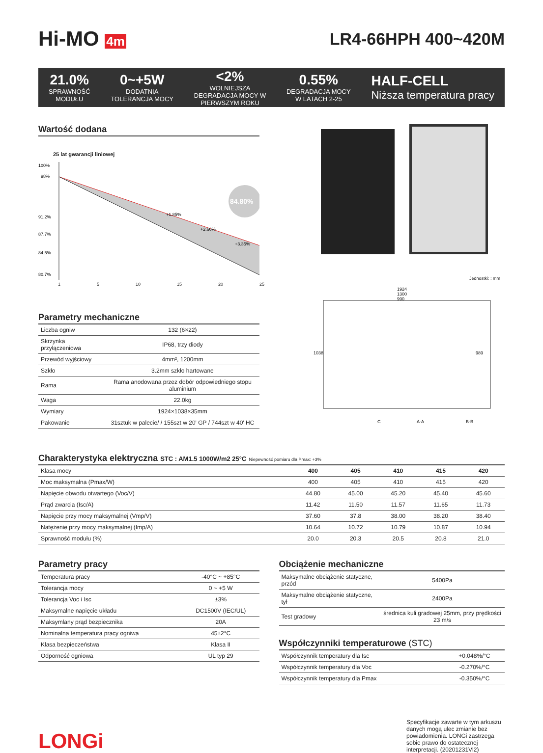Hi-MO 4m
LR4-66HPH 400~420M
21.0%
SPRAWNOŚĆ
MODUŁU
0~+5W
DODATNIA
TOLERANCJA MOCY
<2%
WOLNIEJSZA
DEGRADACJA MOCY W
PIERWSZYM ROKU
0.55%
DEGRADACJA MOCY
W LATACH 2-25
HALF-CELL
Niższa temperatura pracy
Wartość dodana
25 lat gwarancji liniowej
100%
98%
91.2%
87.7%
84.5%
80.7%
+1.85%
+2.60%
+3.35%
84.80%
1 5 10 15 20 25
Jednostki: : mm
1924
1300
990
1038
989
C
A-A
B-B
Parametry mechaniczne
| Liczba ogniw | 132 (6×22) |
| Skrzynka przyłączeniowa | IP68, trzy diody |
| Przewód wyjściowy | 4mm², 1200mm |
| Szkło | 3.2mm szkło hartowane |
| Rama | Rama anodowana przez dobór odpowiedniego stopu aluminium |
| Waga | 22.0kg |
| Wymiary | 1924×1038×35mm |
| Pakowanie | 31sztuk w palecie/ / 155szt w 20' GP / 744szt w 40' HC |
Charakterystyka elektryczna STC : AM1.5 1000W/m2 25°C Niepewność pomiaru dla Pmax: +3%
| Klasa mocy | 400 | 405 | 410 | 415 | 420 |
| --- | --- | --- | --- | --- | --- |
| Moc maksymalna (Pmax/W) | 400 | 405 | 410 | 415 | 420 |
| Napięcie obwodu otwartego (Voc/V) | 44.80 | 45.00 | 45.20 | 45.40 | 45.60 |
| Prąd zwarcia (Isc/A) | 11.42 | 11.50 | 11.57 | 11.65 | 11.73 |
| Napięcie przy mocy maksymalnej (Vmp/V) | 37.60 | 37.8 | 38.00 | 38.20 | 38.40 |
| Natężenie przy mocy maksymalnej (Imp/A) | 10.64 | 10.72 | 10.79 | 10.87 | 10.94 |
| Sprawność modułu (%) | 20.0 | 20.3 | 20.5 | 20.8 | 21.0 |
Parametry pracy
| Temperatura pracy | -40°C ~ +85°C |
| Tolerancja mocy | 0 ~ +5 W |
| Tolerancja Voc i Isc | ±3% |
| Maksymalne napięcie układu | DC1500V (IEC/UL) |
| Maksymlany prąd bezpiecznika | 20A |
| Nominalna temperatura pracy ogniwa | 45±2°C |
| Klasa bezpieczeństwa | Klasa II |
| Odporność ogniowa | UL typ 29 |
Obciążenie mechaniczne
| Maksymalne obciążenie statyczne, przód | 5400Pa |
| Maksymalne obciążenie statyczne, tył | 2400Pa |
| Test gradowy | średnica kuli gradowej 25mm, przy prędkości 23 m/s |
Współczynniki temperaturowe (STC)
| Współczynnik temperatury dla Isc | +0.048%/°C |
| Współczynnik temperatury dla Voc | -0.270%/°C |
| Współczynnik temperatury dla Pmax | -0.350%/°C |
LONGi
Specyfikacje zawarte w tym arkuszu danych mogą ulec zmianie bez powiadomienia. LONGi zastrzega sobie prawo do ostatecznej interpretacji. (20201231Vl2)